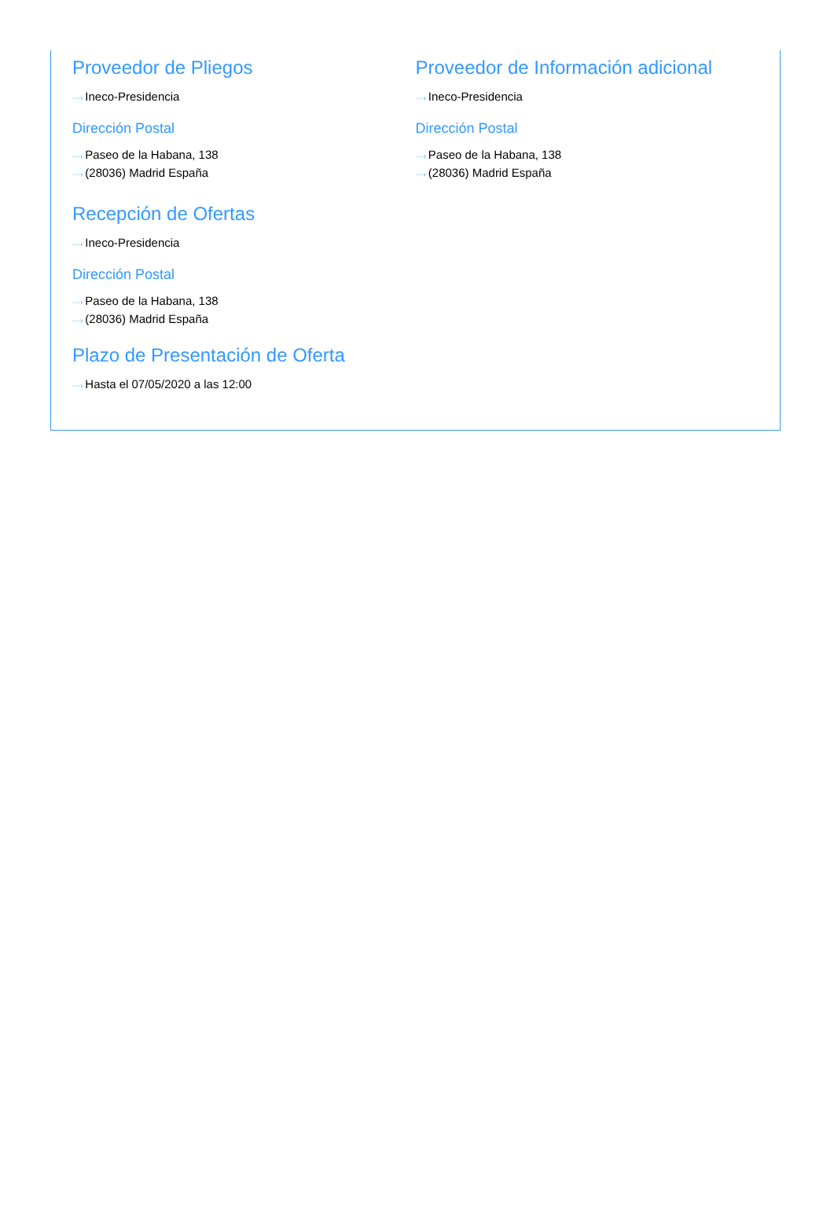Proveedor de Pliegos
···› Ineco-Presidencia
Dirección Postal
···› Paseo de la Habana, 138
···› (28036) Madrid España
Proveedor de Información adicional
···› Ineco-Presidencia
Dirección Postal
···› Paseo de la Habana, 138
···› (28036) Madrid España
Recepción de Ofertas
···› Ineco-Presidencia
Dirección Postal
···› Paseo de la Habana, 138
···› (28036) Madrid España
Plazo de Presentación de Oferta
···› Hasta el 07/05/2020 a las 12:00